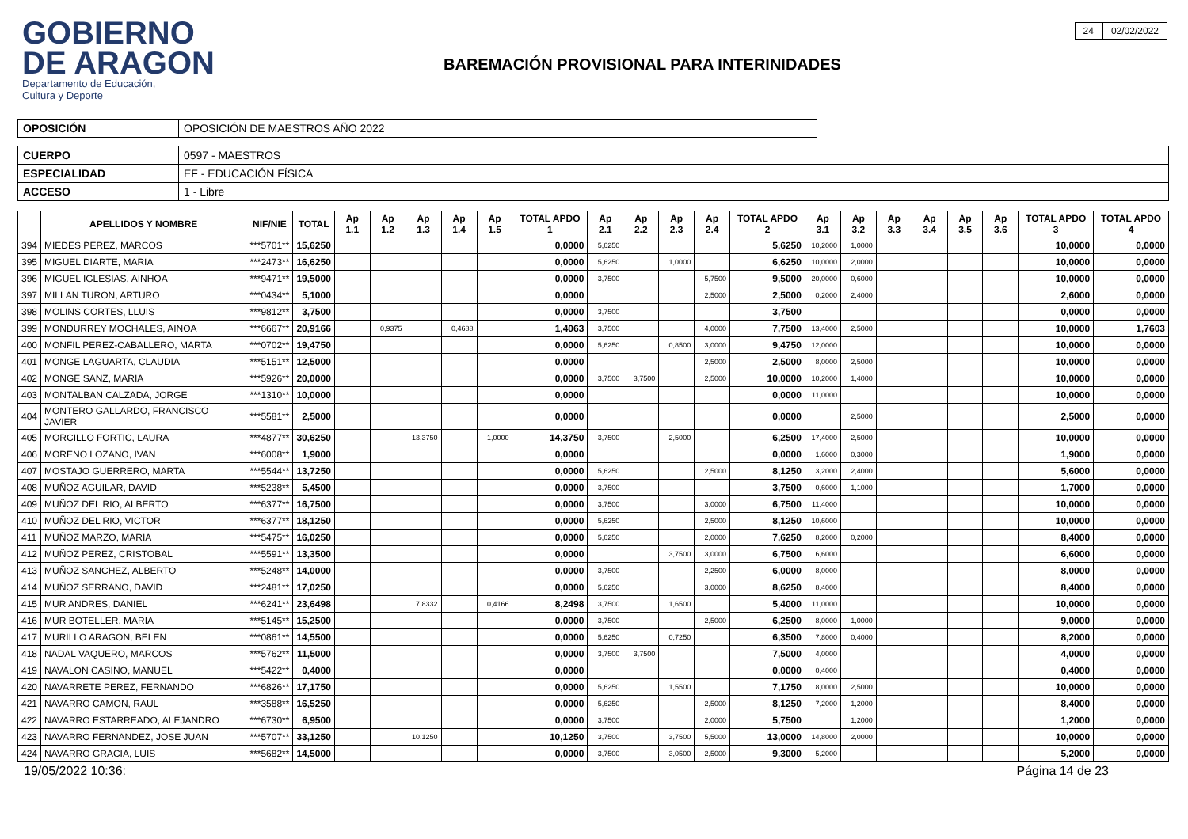GOBIERNO
DE ARAGON
Departamento de Educación,
Cultura y Deporte
BAREMACIÓN PROVISIONAL PARA INTERINIDADES
24 02/02/2022
| OPOSICIÓN | OPOSICIÓN DE MAESTROS AÑO 2022 |
| CUERPO | 0597 - MAESTROS |
| ESPECIALIDAD | EF - EDUCACIÓN FÍSICA |
| ACCESO | 1 - Libre |
| | APELLIDOS Y NOMBRE | NIF/NIE | TOTAL | Ap 1.1 | Ap 1.2 | Ap 1.3 | Ap 1.4 | Ap 1.5 | TOTAL APDO 1 | Ap 2.1 | Ap 2.2 | Ap 2.3 | Ap 2.4 | TOTAL APDO 2 | Ap 3.1 | Ap 3.2 | Ap 3.3 | Ap 3.4 | Ap 3.5 | Ap 3.6 | TOTAL APDO 3 | TOTAL APDO 4 |
| --- | --- | --- | --- | --- | --- | --- | --- | --- | --- | --- | --- | --- | --- | --- | --- | --- | --- | --- | --- | --- | --- | --- |
| 394 | MIEDES PEREZ, MARCOS | ***5701** | 15,6250 | | | | | | 0,0000 | 5,6250 | | | | 5,6250 | 10,2000 | 1,0000 | | | | | 10,0000 | 0,0000 |
| 395 | MIGUEL DIARTE, MARIA | ***2473** | 16,6250 | | | | | | 0,0000 | 5,6250 | | 1,0000 | | 6,6250 | 10,0000 | 2,0000 | | | | | 10,0000 | 0,0000 |
| 396 | MIGUEL IGLESIAS, AINHOA | ***9471** | 19,5000 | | | | | | 0,0000 | 3,7500 | | | 5,7500 | 9,5000 | 20,0000 | 0,6000 | | | | | 10,0000 | 0,0000 |
| 397 | MILLAN TURON, ARTURO | ***0434** | 5,1000 | | | | | | 0,0000 | | | | 2,5000 | 2,5000 | 0,2000 | 2,4000 | | | | | 2,6000 | 0,0000 |
| 398 | MOLINS CORTES, LLUIS | ***9812** | 3,7500 | | | | | | 0,0000 | 3,7500 | | | | 3,7500 | | | | | | | 0,0000 | 0,0000 |
| 399 | MONDURREY MOCHALES, AINOA | ***6667** | 20,9166 | | 0,9375 | | 0,4688 | | 1,4063 | 3,7500 | | | 4,0000 | 7,7500 | 13,4000 | 2,5000 | | | | | 10,0000 | 1,7603 |
| 400 | MONFIL PEREZ-CABALLERO, MARTA | ***0702** | 19,4750 | | | | | | 0,0000 | 5,6250 | | 0,8500 | 3,0000 | 9,4750 | 12,0000 | | | | | | 10,0000 | 0,0000 |
| 401 | MONGE LAGUARTA, CLAUDIA | ***5151** | 12,5000 | | | | | | 0,0000 | | | | 2,5000 | 2,5000 | 8,0000 | 2,5000 | | | | | 10,0000 | 0,0000 |
| 402 | MONGE SANZ, MARIA | ***5926** | 20,0000 | | | | | | 0,0000 | 3,7500 | 3,7500 | | 2,5000 | 10,0000 | 10,2000 | 1,4000 | | | | | 10,0000 | 0,0000 |
| 403 | MONTALBAN CALZADA, JORGE | ***1310** | 10,0000 | | | | | | 0,0000 | | | | | 0,0000 | 11,0000 | | | | | | 10,0000 | 0,0000 |
| 404 | MONTERO GALLARDO, FRANCISCO JAVIER | ***5581** | 2,5000 | | | | | | 0,0000 | | | | | 0,0000 | | 2,5000 | | | | | 2,5000 | 0,0000 |
| 405 | MORCILLO FORTIC, LAURA | ***4877** | 30,6250 | | | 13,3750 | | 1,0000 | 14,3750 | 3,7500 | | 2,5000 | | 6,2500 | 17,4000 | 2,5000 | | | | | 10,0000 | 0,0000 |
| 406 | MORENO LOZANO, IVAN | ***6008** | 1,9000 | | | | | | 0,0000 | | | | | 0,0000 | 1,6000 | 0,3000 | | | | | 1,9000 | 0,0000 |
| 407 | MOSTAJO GUERRERO, MARTA | ***5544** | 13,7250 | | | | | | 0,0000 | 5,6250 | | | 2,5000 | 8,1250 | 3,2000 | 2,4000 | | | | | 5,6000 | 0,0000 |
| 408 | MUÑOZ AGUILAR, DAVID | ***5238** | 5,4500 | | | | | | 0,0000 | 3,7500 | | | | 3,7500 | 0,6000 | 1,1000 | | | | | 1,7000 | 0,0000 |
| 409 | MUÑOZ DEL RIO, ALBERTO | ***6377** | 16,7500 | | | | | | 0,0000 | 3,7500 | | | 3,0000 | 6,7500 | 11,4000 | | | | | | 10,0000 | 0,0000 |
| 410 | MUÑOZ DEL RIO, VICTOR | ***6377** | 18,1250 | | | | | | 0,0000 | 5,6250 | | | 2,5000 | 8,1250 | 10,6000 | | | | | | 10,0000 | 0,0000 |
| 411 | MUÑOZ MARZO, MARIA | ***5475** | 16,0250 | | | | | | 0,0000 | 5,6250 | | | 2,0000 | 7,6250 | 8,2000 | 0,2000 | | | | | 8,4000 | 0,0000 |
| 412 | MUÑOZ PEREZ, CRISTOBAL | ***5591** | 13,3500 | | | | | | 0,0000 | | | 3,7500 | 3,0000 | 6,7500 | 6,6000 | | | | | | 6,6000 | 0,0000 |
| 413 | MUÑOZ SANCHEZ, ALBERTO | ***5248** | 14,0000 | | | | | | 0,0000 | 3,7500 | | | 2,2500 | 6,0000 | 8,0000 | | | | | | 8,0000 | 0,0000 |
| 414 | MUÑOZ SERRANO, DAVID | ***2481** | 17,0250 | | | | | | 0,0000 | 5,6250 | | | 3,0000 | 8,6250 | 8,4000 | | | | | | 8,4000 | 0,0000 |
| 415 | MUR ANDRES, DANIEL | ***6241** | 23,6498 | | | 7,8332 | | 0,4166 | 8,2498 | 3,7500 | | 1,6500 | | 5,4000 | 11,0000 | | | | | | 10,0000 | 0,0000 |
| 416 | MUR BOTELLER, MARIA | ***5145** | 15,2500 | | | | | | 0,0000 | 3,7500 | | | 2,5000 | 6,2500 | 8,0000 | 1,0000 | | | | | 9,0000 | 0,0000 |
| 417 | MURILLO ARAGON, BELEN | ***0861** | 14,5500 | | | | | | 0,0000 | 5,6250 | | 0,7250 | | 6,3500 | 7,8000 | 0,4000 | | | | | 8,2000 | 0,0000 |
| 418 | NADAL VAQUERO, MARCOS | ***5762** | 11,5000 | | | | | | 0,0000 | 3,7500 | 3,7500 | | | 7,5000 | 4,0000 | | | | | | 4,0000 | 0,0000 |
| 419 | NAVALON CASINO, MANUEL | ***5422** | 0,4000 | | | | | | 0,0000 | | | | | 0,0000 | 0,4000 | | | | | | 0,4000 | 0,0000 |
| 420 | NAVARRETE PEREZ, FERNANDO | ***6826** | 17,1750 | | | | | | 0,0000 | 5,6250 | | 1,5500 | | 7,1750 | 8,0000 | 2,5000 | | | | | 10,0000 | 0,0000 |
| 421 | NAVARRO CAMON, RAUL | ***3588** | 16,5250 | | | | | | 0,0000 | 5,6250 | | | 2,5000 | 8,1250 | 7,2000 | 1,2000 | | | | | 8,4000 | 0,0000 |
| 422 | NAVARRO ESTARREADO, ALEJANDRO | ***6730** | 6,9500 | | | | | | 0,0000 | 3,7500 | | | 2,0000 | 5,7500 | | 1,2000 | | | | | 1,2000 | 0,0000 |
| 423 | NAVARRO FERNANDEZ, JOSE JUAN | ***5707** | 33,1250 | | | 10,1250 | | | 10,1250 | 3,7500 | | 3,7500 | 5,5000 | 13,0000 | 14,8000 | 2,0000 | | | | | 10,0000 | 0,0000 |
| 424 | NAVARRO GRACIA, LUIS | ***5682** | 14,5000 | | | | | | 0,0000 | 3,7500 | | 3,0500 | 2,5000 | 9,3000 | 5,2000 | | | | | | 5,2000 | 0,0000 |
19/05/2022 10:36: Página 14 de 23